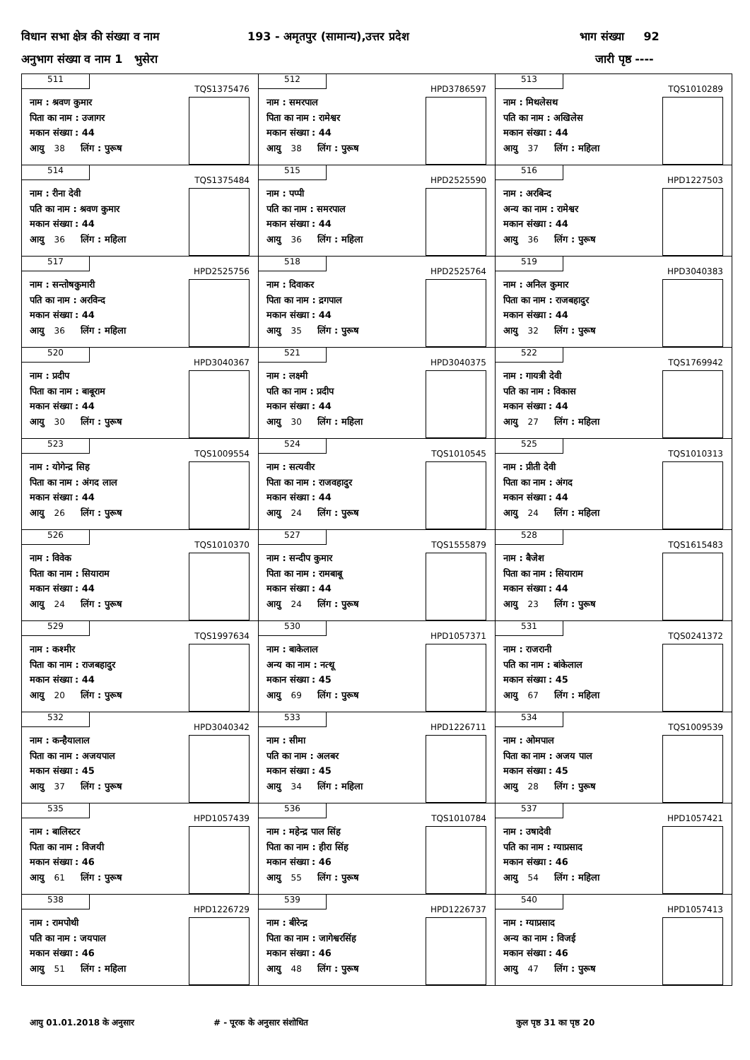विधान सभा क्षेत्र की संख्या व नाम
193 - अमृतपुर (सामान्य),उत्तर प्रदेश
भाग संख्या 92
अनुभाग संख्या व नाम 1 भुसेरा जारी पृष्ठ ----
| 511 TQS1375476 नाम : श्रवण कुमार पिता का नाम : उजागर मकान संख्या : 44 आयु 38 लिंग : पुरूष | 512 HPD3786597 नाम : समरपाल पिता का नाम : रामेश्वर मकान संख्या : 44 आयु 38 लिंग : पुरूष | 513 TQS1010289 नाम : मिथलेसथ पति का नाम : अखिलेस मकान संख्या : 44 आयु 37 लिंग : महिला |
| 514 TQS1375484 नाम : रीना देवी पति का नाम : श्रवण कुमार मकान संख्या : 44 आयु 36 लिंग : महिला | 515 HPD2525590 नाम : पप्पी पति का नाम : समरपाल मकान संख्या : 44 आयु 36 लिंग : महिला | 516 HPD1227503 नाम : अरबिन्द अन्य का नाम : रामेश्वर मकान संख्या : 44 आयु 36 लिंग : पुरूष |
| 517 HPD2525756 नाम : सन्तोषकुमारी पति का नाम : अरविन्द मकान संख्या : 44 आयु 36 लिंग : महिला | 518 HPD2525764 नाम : दिवाकर पिता का नाम : द्रगपाल मकान संख्या : 44 आयु 35 लिंग : पुरूष | 519 HPD3040383 नाम : अनिल कुमार पिता का नाम : राजबहादुर मकान संख्या : 44 आयु 32 लिंग : पुरूष |
| 520 HPD3040367 नाम : प्रदीप पिता का नाम : बाबूराम मकान संख्या : 44 आयु 30 लिंग : पुरूष | 521 HPD3040375 नाम : लक्ष्मी पति का नाम : प्रदीप मकान संख्या : 44 आयु 30 लिंग : महिला | 522 TQS1769942 नाम : गायत्री देवी पति का नाम : विकास मकान संख्या : 44 आयु 27 लिंग : महिला |
| 523 TQS1009554 नाम : योगेन्द्र सिह पिता का नाम : अंगद लाल मकान संख्या : 44 आयु 26 लिंग : पुरूष | 524 TQS1010545 नाम : सत्यवीर पिता का नाम : राजवहादुर मकान संख्या : 44 आयु 24 लिंग : पुरूष | 525 TQS1010313 नाम : प्रीती देवी पिता का नाम : अंगद मकान संख्या : 44 आयु 24 लिंग : महिला |
| 526 TQS1010370 नाम : विवेक पिता का नाम : सियाराम मकान संख्या : 44 आयु 24 लिंग : पुरूष | 527 TQS1555879 नाम : सन्दीप कुमार पिता का नाम : रामबाबू मकान संख्या : 44 आयु 24 लिंग : पुरूष | 528 TQS1615483 नाम : बैजेश पिता का नाम : सियाराम मकान संख्या : 44 आयु 23 लिंग : पुरूष |
| 529 TQS1997634 नाम : कश्मीर पिता का नाम : राजबहादुर मकान संख्या : 44 आयु 20 लिंग : पुरूष | 530 HPD1057371 नाम : बाकेलाल अन्य का नाम : नत्थू मकान संख्या : 45 आयु 69 लिंग : पुरूष | 531 TQS0241372 नाम : राजरानी पति का नाम : बांकेलाल मकान संख्या : 45 आयु 67 लिंग : महिला |
| 532 HPD3040342 नाम : कन्हैयालाल पिता का नाम : अजयपाल मकान संख्या : 45 आयु 37 लिंग : पुरूष | 533 HPD1226711 नाम : सीमा पति का नाम : अलबर मकान संख्या : 45 आयु 34 लिंग : महिला | 534 TQS1009539 नाम : ओमपाल पिता का नाम : अजय पाल मकान संख्या : 45 आयु 28 लिंग : पुरूष |
| 535 HPD1057439 नाम : बालिस्टर पिता का नाम : विजयी मकान संख्या : 46 आयु 61 लिंग : पुरूष | 536 TQS1010784 नाम : महेन्द्र पाल सिंह पिता का नाम : हीरा सिंह मकान संख्या : 46 आयु 55 लिंग : पुरूष | 537 HPD1057421 नाम : उषादेवी पति का नाम : ग्याप्रसाद मकान संख्या : 46 आयु 54 लिंग : महिला |
| 538 HPD1226729 नाम : रामपोथी पति का नाम : जयपाल मकान संख्या : 46 आयु 51 लिंग : महिला | 539 HPD1226737 नाम : बीरेन्द्र पिता का नाम : जागेश्वरसिंह मकान संख्या : 46 आयु 48 लिंग : पुरूष | 540 HPD1057413 नाम : ग्याप्रसाद अन्य का नाम : विजई मकान संख्या : 46 आयु 47 लिंग : पुरूष |
आयु 01.01.2018 के अनुसार # - पूरक के अनुसार संशोधित कुल पृष्ठ 31 का पृष्ठ 20